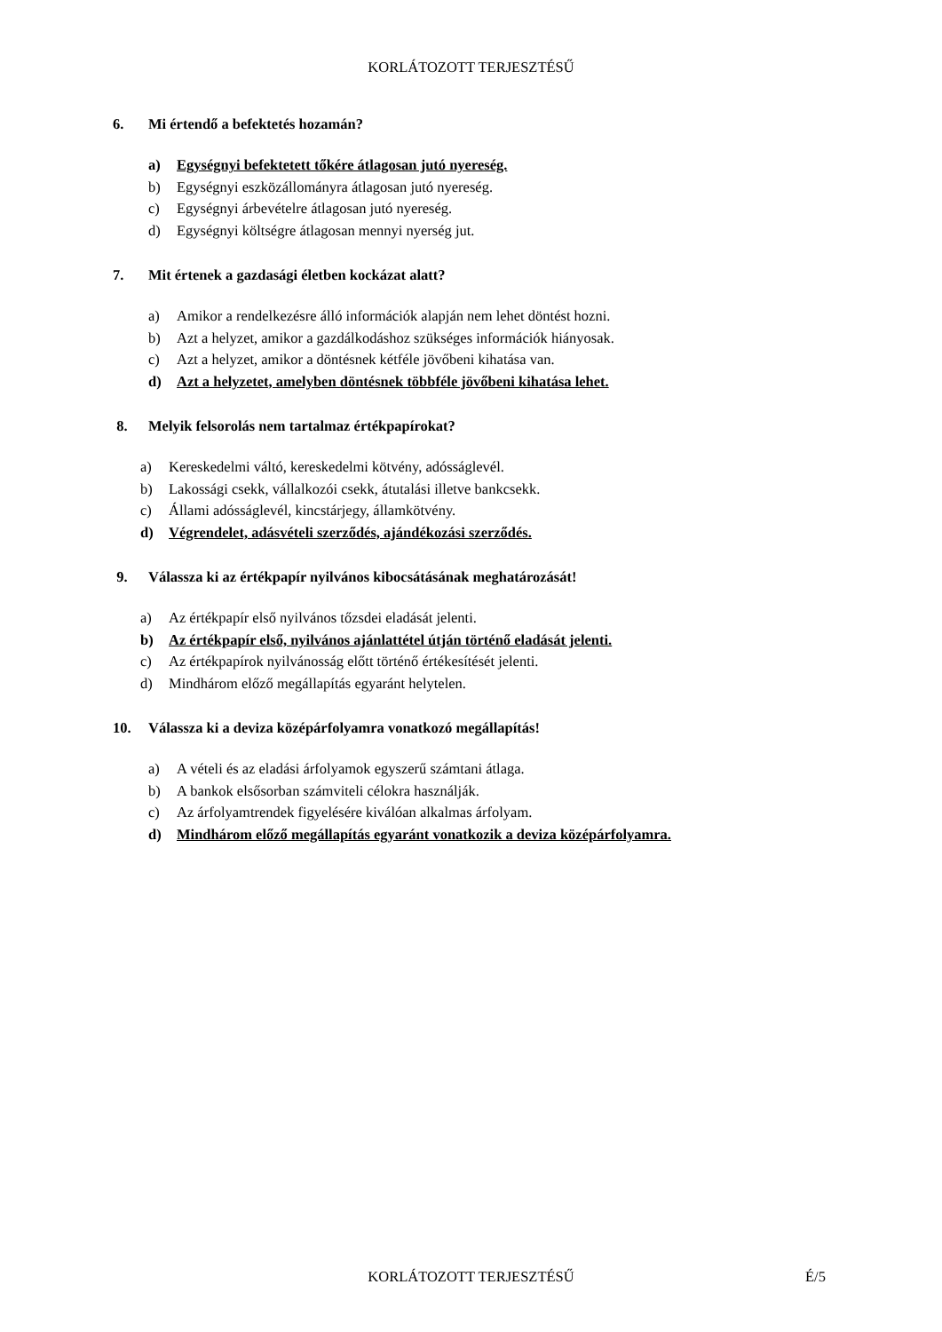KORLÁTOZOTT TERJESZTÉSŰ
6. Mi értendő a befektetés hozamán?
a) Egységnyi befektetett tőkére átlagosan jutó nyereség.
b) Egységnyi eszközállományra átlagosan jutó nyereség.
c) Egységnyi árbevételre átlagosan jutó nyereség.
d) Egységnyi költségre átlagosan mennyi nyerség jut.
7. Mit értenek a gazdasági életben kockázat alatt?
a) Amikor a rendelkezésre álló információk alapján nem lehet döntést hozni.
b) Azt a helyzet, amikor a gazdálkodáshoz szükséges információk hiányosak.
c) Azt a helyzet, amikor a döntésnek kétféle jövőbeni kihatása van.
d) Azt a helyzetet, amelyben döntésnek többféle jövőbeni kihatása lehet.
8. Melyik felsorolás nem tartalmaz értékpapírokat?
a) Kereskedelmi váltó, kereskedelmi kötvény, adósságlevél.
b) Lakossági csekk, vállalkozói csekk, átutalási illetve bankcsekk.
c) Állami adósságlevél, kincstárjegy, államkötvény.
d) Végrendelet, adásvételi szerződés, ajándékozási szerződés.
9. Válassza ki az értékpapír nyilvános kibocsátásának meghatározását!
a) Az értékpapír első nyilvános tőzsdei eladását jelenti.
b) Az értékpapír első, nyilvános ajánlattétel útján történő eladását jelenti.
c) Az értékpapírok nyilvánosság előtt történő értékesítését jelenti.
d) Mindhárom előző megállapítás egyaránt helytelen.
10. Válassza ki a deviza középárfolyamra vonatkozó megállapítás!
a) A vételi és az eladási árfolyamok egyszerű számtani átlaga.
b) A bankok elsősorban számviteli célokra használják.
c) Az árfolyamtrendek figyelésére kiválóan alkalmas árfolyam.
d) Mindhárom előző megállapítás egyaránt vonatkozik a deviza középárfolyamra.
KORLÁTOZOTT TERJESZTÉSŰ É/5